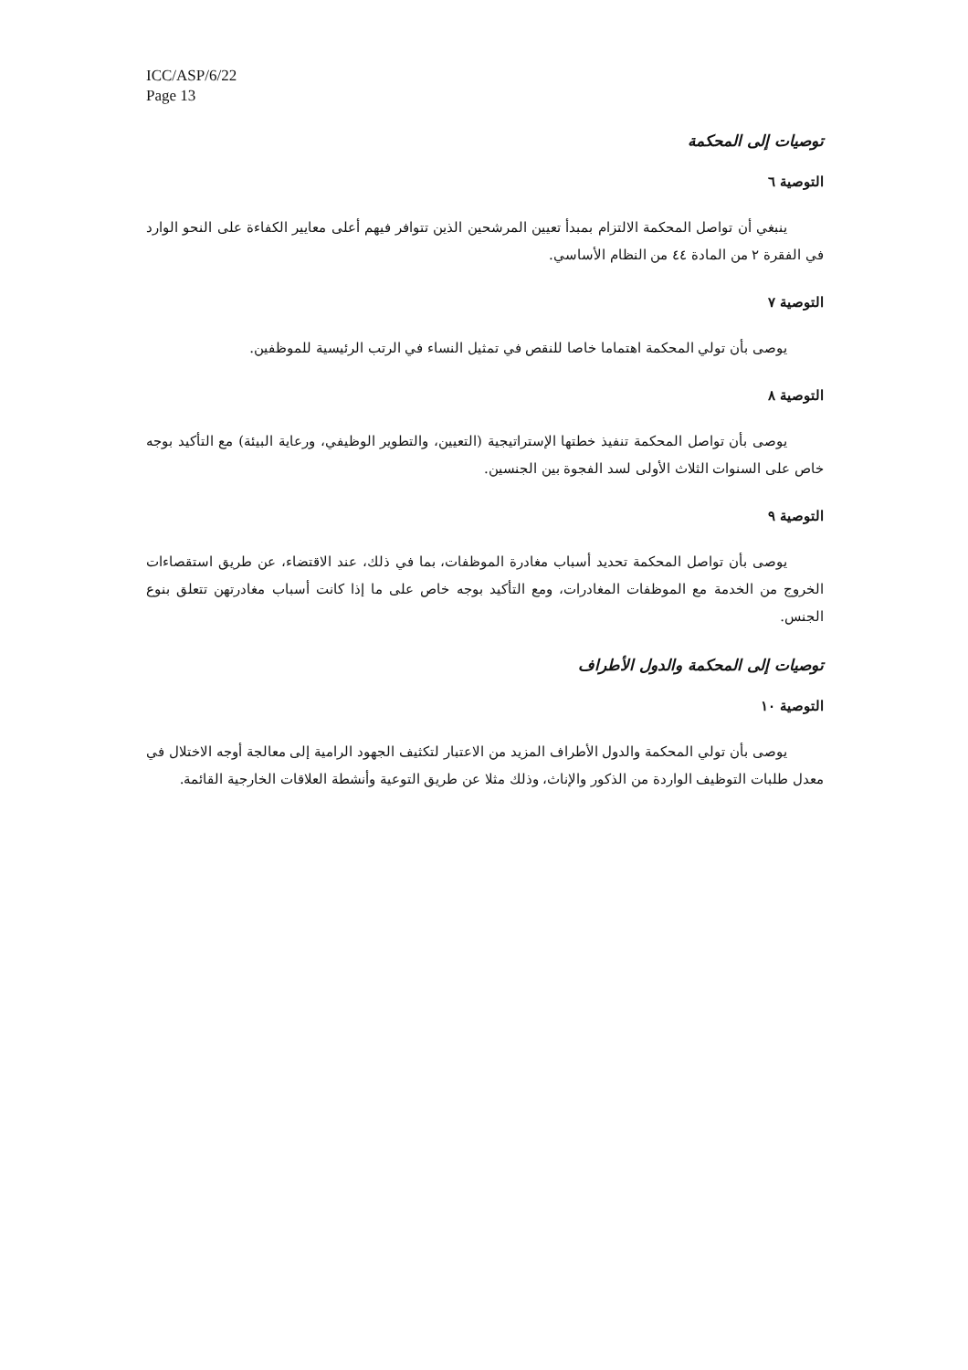ICC/ASP/6/22
Page 13
توصيات إلى المحكمة
التوصية ٦
ينبغي أن تواصل المحكمة الالتزام بمبدأ تعيين المرشحين الذين تتوافر فيهم أعلى معايير الكفاءة على النحو الوارد في الفقرة ٢ من المادة ٤٤ من النظام الأساسي.
التوصية ٧
يوصى بأن تولي المحكمة اهتماما خاصا للنقص في تمثيل النساء في الرتب الرئيسية للموظفين.
التوصية ٨
يوصى بأن تواصل المحكمة تنفيذ خطتها الإستراتيجية (التعيين، والتطوير الوظيفي، ورعاية البيئة) مع التأكيد بوجه خاص على السنوات الثلاث الأولى لسد الفجوة بين الجنسين.
التوصية ٩
يوصى بأن تواصل المحكمة تحديد أسباب مغادرة الموظفات، بما في ذلك، عند الاقتضاء، عن طريق استقصاءات الخروج من الخدمة مع الموظفات المغادرات، ومع التأكيد بوجه خاص على ما إذا كانت أسباب مغادرتهن تتعلق بنوع الجنس.
توصيات إلى المحكمة والدول الأطراف
التوصية ١٠
يوصى بأن تولي المحكمة والدول الأطراف المزيد من الاعتبار لتكثيف الجهود الرامية إلى معالجة أوجه الاختلال في معدل طلبات التوظيف الواردة من الذكور والإناث، وذلك مثلا عن طريق التوعية وأنشطة العلاقات الخارجية القائمة.